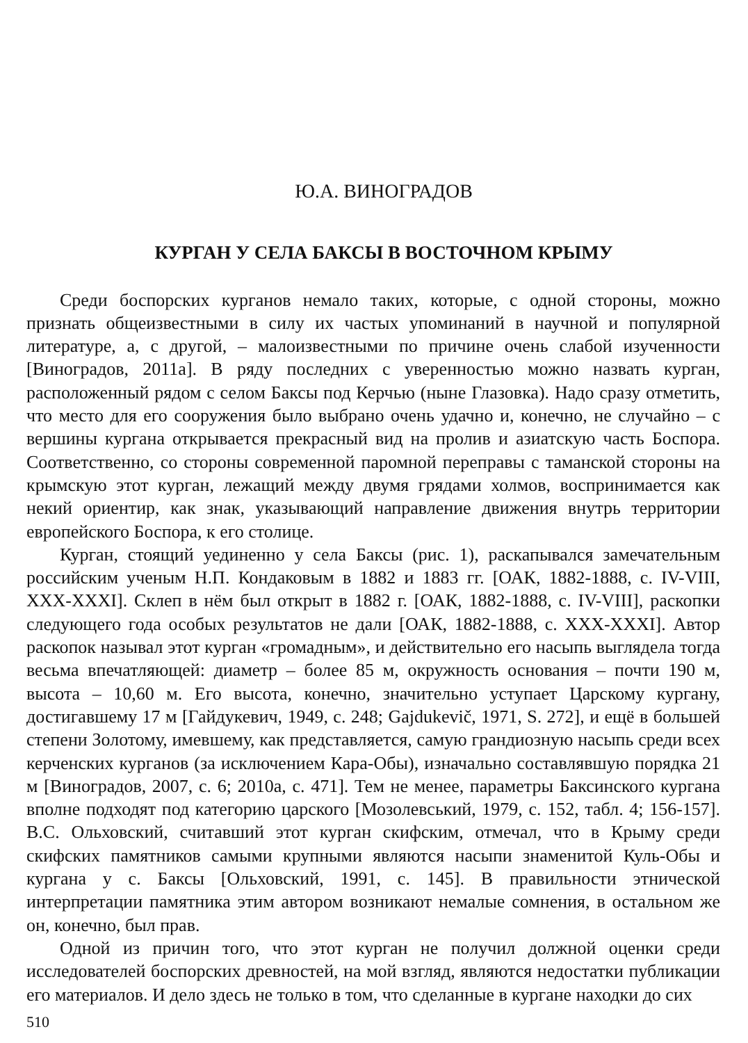Ю.А. ВИНОГРАДОВ
КУРГАН У СЕЛА БАКСЫ В ВОСТОЧНОМ КРЫМУ
Среди боспорских курганов немало таких, которые, с одной стороны, можно признать общеизвестными в силу их частых упоминаний в научной и популярной литературе, а, с другой, – малоизвестными по причине очень слабой изученности [Виноградов, 2011а]. В ряду последних с уверенностью можно назвать курган, расположенный рядом с селом Баксы под Керчью (ныне Глазовка). Надо сразу отметить, что место для его сооружения было выбрано очень удачно и, конечно, не случайно – с вершины кургана открывается прекрасный вид на пролив и азиатскую часть Боспора. Соответственно, со стороны современной паромной переправы с таманской стороны на крымскую этот курган, лежащий между двумя грядами холмов, воспринимается как некий ориентир, как знак, указывающий направление движения внутрь территории европейского Боспора, к его столице.
Курган, стоящий уединенно у села Баксы (рис. 1), раскапывался замечательным российским ученым Н.П. Кондаковым в 1882 и 1883 гг. [ОАК, 1882-1888, с. IV-VIII, XXX-XXXI]. Склеп в нём был открыт в 1882 г. [ОАК, 1882-1888, с. IV-VIII], раскопки следующего года особых результатов не дали [ОАК, 1882-1888, с. XXX-XXXI]. Автор раскопок называл этот курган «громадным», и действительно его насыпь выглядела тогда весьма впечатляющей: диаметр – более 85 м, окружность основания – почти 190 м, высота – 10,60 м. Его высота, конечно, значительно уступает Царскому кургану, достигавшему 17 м [Гайдукевич, 1949, с. 248; Gajdukevič, 1971, S. 272], и ещё в большей степени Золотому, имевшему, как представляется, самую грандиозную насыпь среди всех керченских курганов (за исключением Кара-Обы), изначально составлявшую порядка 21 м [Виноградов, 2007, с. 6; 2010а, с. 471]. Тем не менее, параметры Баксинского кургана вполне подходят под категорию царского [Мозолевський, 1979, с. 152, табл. 4; 156-157]. В.С. Ольховский, считавший этот курган скифским, отмечал, что в Крыму среди скифских памятников самыми крупными являются насыпи знаменитой Куль-Обы и кургана у с. Баксы [Ольховский, 1991, с. 145]. В правильности этнической интерпретации памятника этим автором возникают немалые сомнения, в остальном же он, конечно, был прав.
Одной из причин того, что этот курган не получил должной оценки среди исследователей боспорских древностей, на мой взгляд, являются недостатки публикации его материалов. И дело здесь не только в том, что сделанные в кургане находки до сих
510